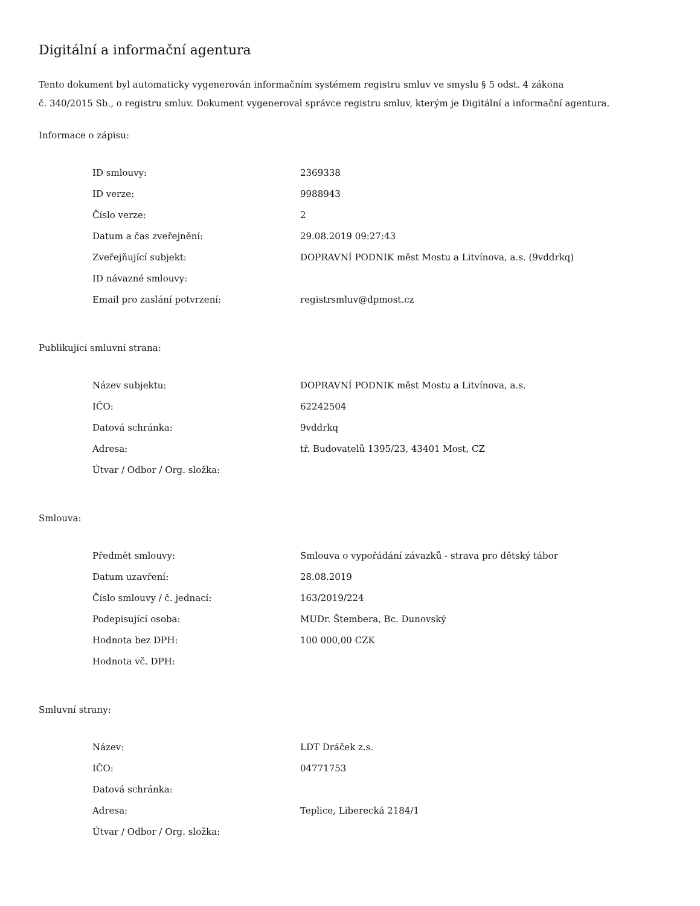Digitální a informační agentura
Tento dokument byl automaticky vygenerován informačním systémem registru smluv ve smyslu § 5 odst. 4 zákona
č. 340/2015 Sb., o registru smluv. Dokument vygeneroval správce registru smluv, kterým je Digitální a informační agentura.
Informace o zápisu:
| ID smlouvy: | 2369338 |
| ID verze: | 9988943 |
| Číslo verze: | 2 |
| Datum a čas zveřejnění: | 29.08.2019 09:27:43 |
| Zveřejňující subjekt: | DOPRAVNÍ PODNIK měst Mostu a Litvínova, a.s. (9vddrkq) |
| ID návazné smlouvy: | |
| Email pro zaslání potvrzení: | registrsmluv@dpmost.cz |
Publikující smluvní strana:
| Název subjektu: | DOPRAVNÍ PODNIK měst Mostu a Litvínova, a.s. |
| IČO: | 62242504 |
| Datová schránka: | 9vddrkq |
| Adresa: | tř. Budovatelů 1395/23, 43401 Most, CZ |
| Útvar / Odbor / Org. složka: | |
Smlouva:
| Předmět smlouvy: | Smlouva o vypořádání závazků - strava pro dětský tábor |
| Datum uzavření: | 28.08.2019 |
| Číslo smlouvy / č. jednací: | 163/2019/224 |
| Podepisující osoba: | MUDr. Štembera, Bc. Dunovský |
| Hodnota bez DPH: | 100 000,00 CZK |
| Hodnota vč. DPH: | |
Smluvní strany:
| Název: | LDT Dráček z.s. |
| IČO: | 04771753 |
| Datová schránka: | |
| Adresa: | Teplice, Liberecká 2184/1 |
| Útvar / Odbor / Org. složka: | |